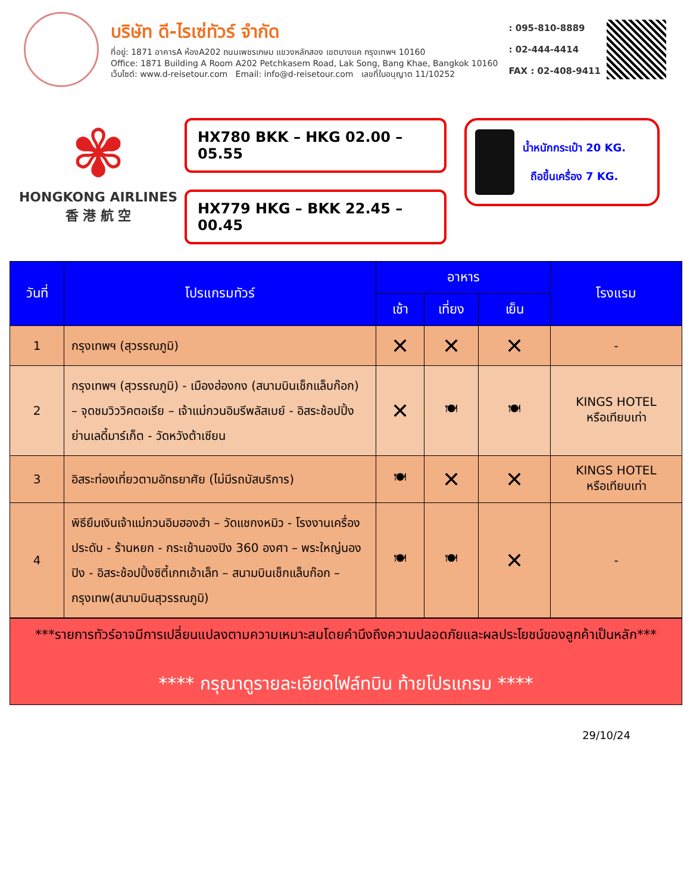บริษัท ดี-ไรเซ่ทัวร์ จำกัด
ที่อยู่: 1871 อาคารA ห้องA202 ถนนเพชรเกษม แขวงหลักสอง เขตบางแค กรุงเทพฯ 10160
Office: 1871 Building A Room A202 Petchkasem Road, Lak Song, Bang Khae, Bangkok 10160
เว็บไซต์: www.d-reisetour.com Email: info@d-reisetour.com เลขที่ใบอนุญาต 11/10252
: 095-810-8889
: 02-444-4414
FAX : 02-408-9411
✾
HONGKONG AIRLINES
香 港 航 空
HX780 BKK – HKG 02.00 – 05.55
HX779 HKG – BKK 22.45 – 00.45
น้ำหนักกระเป๋า 20 KG.
ถือขึ้นเครื่อง 7 KG.
| วันที่ | โปรแกรมทัวร์ | อาหาร | | | โรงแรม |
| --- | --- | --- | --- | --- | --- |
| | | เช้า | เที่ยง | เย็น | |
| 1 | กรุงเทพฯ (สุวรรณภูมิ) | ✕ | ✕ | ✕ | - |
| 2 | กรุงเทพฯ (สุวรรณภูมิ) - เมืองฮ่องกง (สนามบินเช็กแล็บก๊อก) – จุดชมวิววิคตอเรีย – เจ้าแม่กวนอิมรีพลัสเบย์ - อิสระช้อปปิ้งย่านเลดี้มาร์เก็ต - วัดหวังต้าเซียน | ✕ | 🍽 | 🍽 | KINGS HOTEL หรือเทียบเท่า |
| 3 | อิสระท่องเที่ยวตามอัทธยาศัย (ไม่มีรถบัสบริการ) | 🍽 | ✕ | ✕ | KINGS HOTEL หรือเทียบเท่า |
| 4 | พิธียืมเงินเจ้าแม่กวนอิมฮองฮำ – วัดแชกงหมิว - โรงงานเครื่องประดับ - ร้านหยก - กระเช้านองปิง 360 องศา – พระใหญ่นองปิง - อิสระช้อปปิ้งซิตี้เกทเอ้าเล็ท – สนามบินเช็กแล็บก๊อก – กรุงเทพ(สนามบินสุวรรณภูมิ) | 🍽 | 🍽 | ✕ | - |
***รายการทัวร์อาจมีการเปลี่ยนแปลงตามความเหมาะสมโดยคำนึงถึงความปลอดภัยและผลประโยชน์ของลูกค้าเป็นหลัก***
**** กรุณาดูรายละเอียดไฟล์ทบิน ท้ายโปรแกรม ****
29/10/24